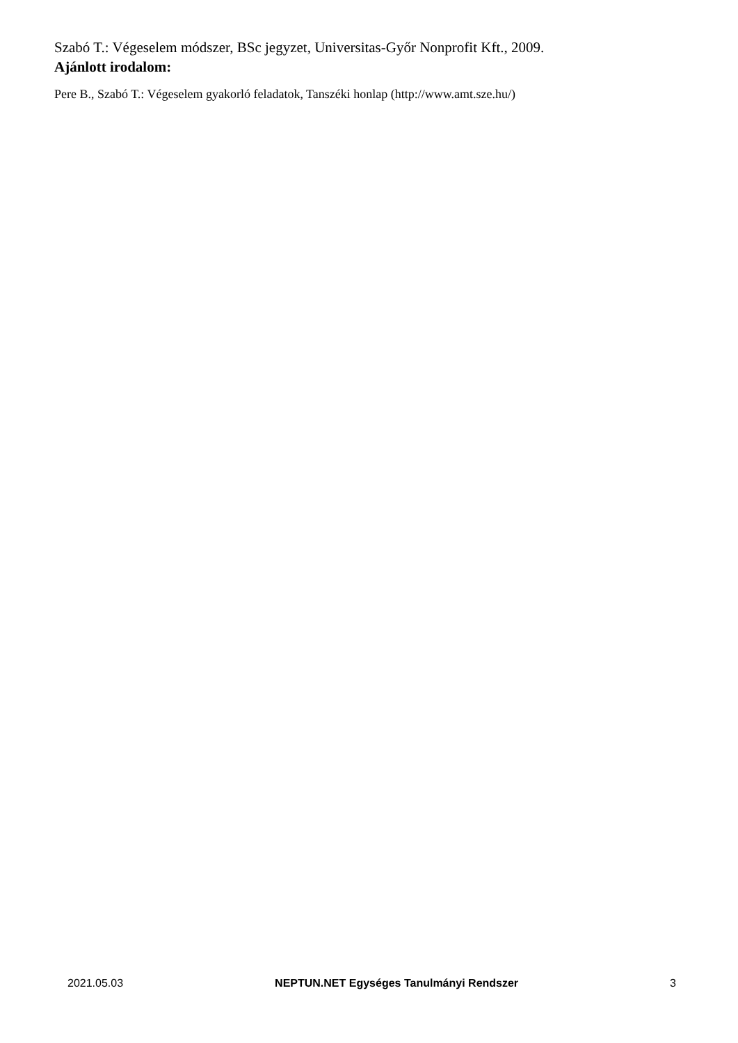Szabó T.: Végeselem módszer, BSc jegyzet, Universitas-Győr Nonprofit Kft., 2009.
Ajánlott irodalom:
Pere B., Szabó T.: Végeselem gyakorló feladatok, Tanszéki honlap (http://www.amt.sze.hu/)
2021.05.03 NEPTUN.NET Egységes Tanulmányi Rendszer 3